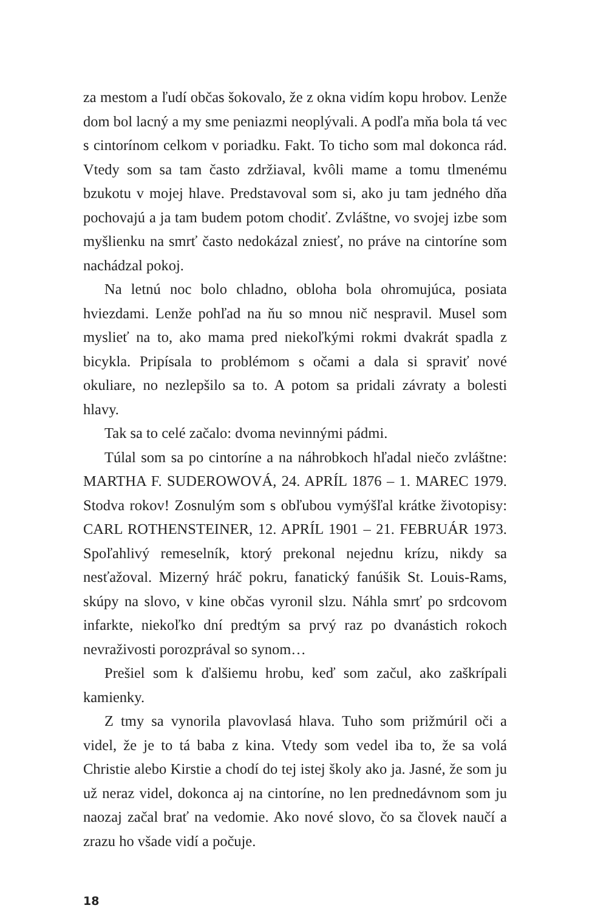za mestom a ľudí občas šokovalo, že z okna vidím kopu hrobov. Lenže dom bol lacný a my sme peniazmi neoplývali. A podľa mňa bola tá vec s cintorínom celkom v poriadku. Fakt. To ticho som mal dokonca rád. Vtedy som sa tam často zdržiaval, kvôli mame a tomu tlmenému bzukotu v mojej hlave. Predstavoval som si, ako ju tam jedného dňa pochovajú a ja tam budem potom chodiť. Zvláštne, vo svojej izbe som myšlienku na smrť často nedokázal zniesť, no práve na cintoríne som nachádzal pokoj.
Na letnú noc bolo chladno, obloha bola ohromujúca, posiata hviezdami. Lenže pohľad na ňu so mnou nič nespravil. Musel som myslieť na to, ako mama pred niekoľkými rokmi dvakrát spadla z bicykla. Pripísala to problémom s očami a dala si spraviť nové okuliare, no nezlepšilo sa to. A potom sa pridali závraty a bolesti hlavy.
Tak sa to celé začalo: dvoma nevinnými pádmi.
Túlal som sa po cintoríne a na náhrobkoch hľadal niečo zvláštne: MARTHA F. SUDEROWOVÁ, 24. APRÍL 1876 – 1. MAREC 1979. Stodva rokov! Zosnulým som s obľubou vymýšľal krátke životopisy: CARL ROTHENSTEINER, 12. APRÍL 1901 – 21. FEBRUÁR 1973. Spoľahlivý remeselník, ktorý prekonal nejednu krízu, nikdy sa nesťažoval. Mizerný hráč pokru, fanatický fanúšik St. Louis-Rams, skúpy na slovo, v kine občas vyronil slzu. Náhla smrť po srdcovom infarkte, niekoľko dní predtým sa prvý raz po dvanástich rokoch nevraživosti porozprával so synom…
Prešiel som k ďalšiemu hrobu, keď som začul, ako zaškrípali kamienky.
Z tmy sa vynorila plavovlasá hlava. Tuho som prižmúril oči a videl, že je to tá baba z kina. Vtedy som vedel iba to, že sa volá Christie alebo Kirstie a chodí do tej istej školy ako ja. Jasné, že som ju už neraz videl, dokonca aj na cintoríne, no len prednedávnom som ju naozaj začal brať na vedomie. Ako nové slovo, čo sa človek naučí a zrazu ho všade vidí a počuje.
18